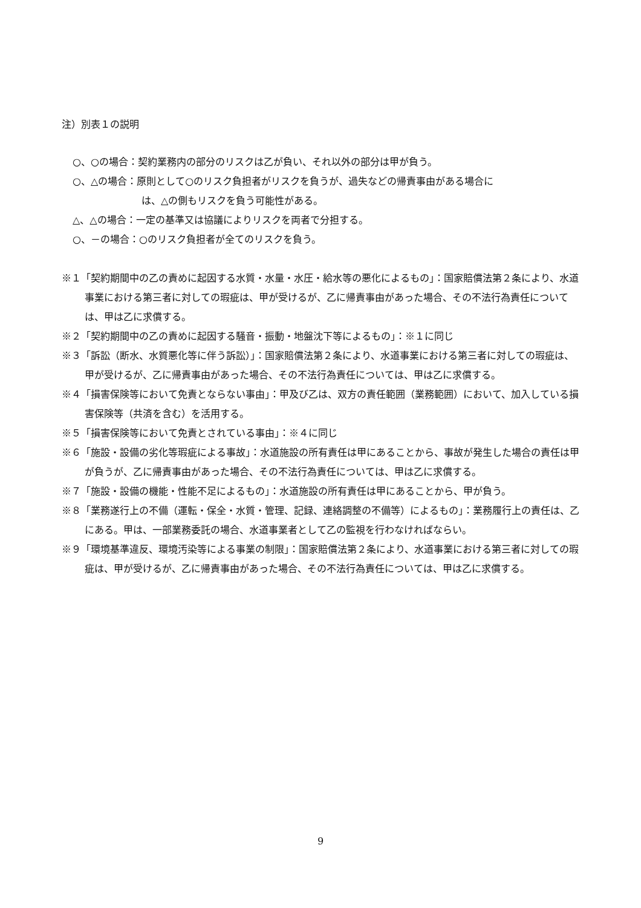注）別表１の説明
○、○の場合：契約業務内の部分のリスクは乙が負い、それ以外の部分は甲が負う。
○、△の場合：原則として○のリスク負担者がリスクを負うが、過失などの帰責事由がある場合に
は、△の側もリスクを負う可能性がある。
△、△の場合：一定の基準又は協議によりリスクを両者で分担する。
○、－の場合：○のリスク負担者が全てのリスクを負う。
※１「契約期間中の乙の責めに起因する水質・水量・水圧・給水等の悪化によるもの」：国家賠償法第２条により、水道事業における第三者に対しての瑕疵は、甲が受けるが、乙に帰責事由があった場合、その不法行為責任については、甲は乙に求償する。
※２「契約期間中の乙の責めに起因する騒音・振動・地盤沈下等によるもの」：※１に同じ
※３「訴訟（断水、水質悪化等に伴う訴訟）」：国家賠償法第２条により、水道事業における第三者に対しての瑕疵は、甲が受けるが、乙に帰責事由があった場合、その不法行為責任については、甲は乙に求償する。
※４「損害保険等において免責とならない事由」：甲及び乙は、双方の責任範囲（業務範囲）において、加入している損害保険等（共済を含む）を活用する。
※５「損害保険等において免責とされている事由」：※４に同じ
※６「施設・設備の劣化等瑕疵による事故」：水道施設の所有責任は甲にあることから、事故が発生した場合の責任は甲が負うが、乙に帰責事由があった場合、その不法行為責任については、甲は乙に求償する。
※７「施設・設備の機能・性能不足によるもの」：水道施設の所有責任は甲にあることから、甲が負う。
※８「業務遂行上の不備（運転・保全・水質・管理、記録、連絡調整の不備等）によるもの」：業務履行上の責任は、乙にある。甲は、一部業務委託の場合、水道事業者として乙の監視を行わなければならい。
※９「環境基準違反、環境汚染等による事業の制限」：国家賠償法第２条により、水道事業における第三者に対しての瑕疵は、甲が受けるが、乙に帰責事由があった場合、その不法行為責任については、甲は乙に求償する。
9